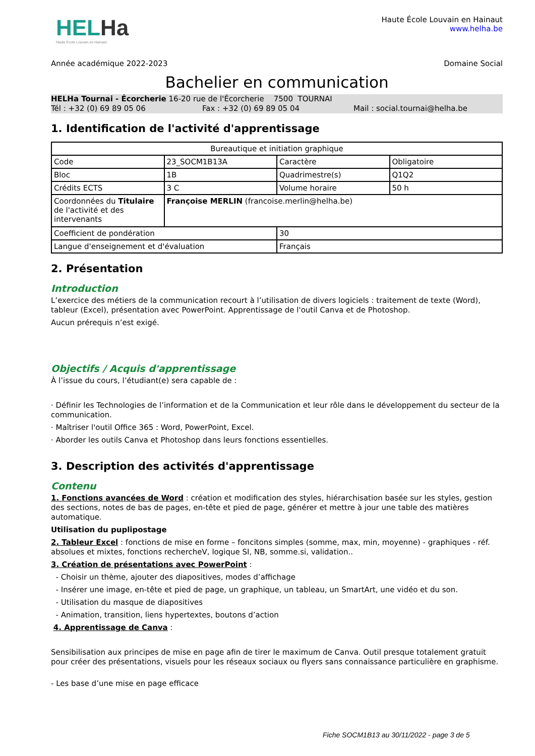HELHa
Haute École Louvain en Hainaut
Haute École Louvain en Hainaut
www.helha.be
Année académique 2022-2023 Domaine Social
Bachelier en communication
HELHa Tournai - Écorcherie 16-20 rue de l'Écorcherie 7500 TOURNAI
Tél : +32 (0) 69 89 05 06 Fax : +32 (0) 69 89 05 04 Mail : social.tournai@helha.be
1. Identification de l'activité d'apprentissage
| Bureautique et initiation graphique | | | |
| Code | 23_SOCM1B13A | Caractère | Obligatoire |
| Bloc | 1B | Quadrimestre(s) | Q1Q2 |
| Crédits ECTS | 3 C | Volume horaire | 50 h |
| Coordonnées du Titulaire de l'activité et des intervenants | Françoise MERLIN (francoise.merlin@helha.be) | | |
| Coefficient de pondération | | 30 | |
| Langue d'enseignement et d'évaluation | | Français | |
2. Présentation
Introduction
L’exercice des métiers de la communication recourt à l’utilisation de divers logiciels : traitement de texte (Word), tableur (Excel), présentation avec PowerPoint. Apprentissage de l'outil Canva et de Photoshop.
Aucun prérequis n’est exigé.
Objectifs / Acquis d'apprentissage
À l’issue du cours, l’étudiant(e) sera capable de :
· Définir les Technologies de l’information et de la Communication et leur rôle dans le développement du secteur de la communication.
· Maîtriser l'outil Office 365 : Word, PowerPoint, Excel.
· Aborder les outils Canva et Photoshop dans leurs fonctions essentielles.
3. Description des activités d'apprentissage
Contenu
1. Fonctions avancées de Word : création et modification des styles, hiérarchisation basée sur les styles, gestion des sections, notes de bas de pages, en-tête et pied de page, générer et mettre à jour une table des matières automatique.
Utilisation du puplipostage
2. Tableur Excel : fonctions de mise en forme – foncitons simples (somme, max, min, moyenne) - graphiques - réf. absolues et mixtes, fonctions rechercheV, logique SI, NB, somme.si, validation..
3. Création de présentations avec PowerPoint :
- Choisir un thème, ajouter des diapositives, modes d’affichage
- Insérer une image, en-tête et pied de page, un graphique, un tableau, un SmartArt, une vidéo et du son.
- Utilisation du masque de diapositives
- Animation, transition, liens hypertextes, boutons d’action
4. Apprentissage de Canva :
Sensibilisation aux principes de mise en page afin de tirer le maximum de Canva. Outil presque totalement gratuit pour créer des présentations, visuels pour les réseaux sociaux ou flyers sans connaissance particulière en graphisme.
- Les base d’une mise en page efficace
Fiche SOCM1B13 au 30/11/2022 - page 3 de 5